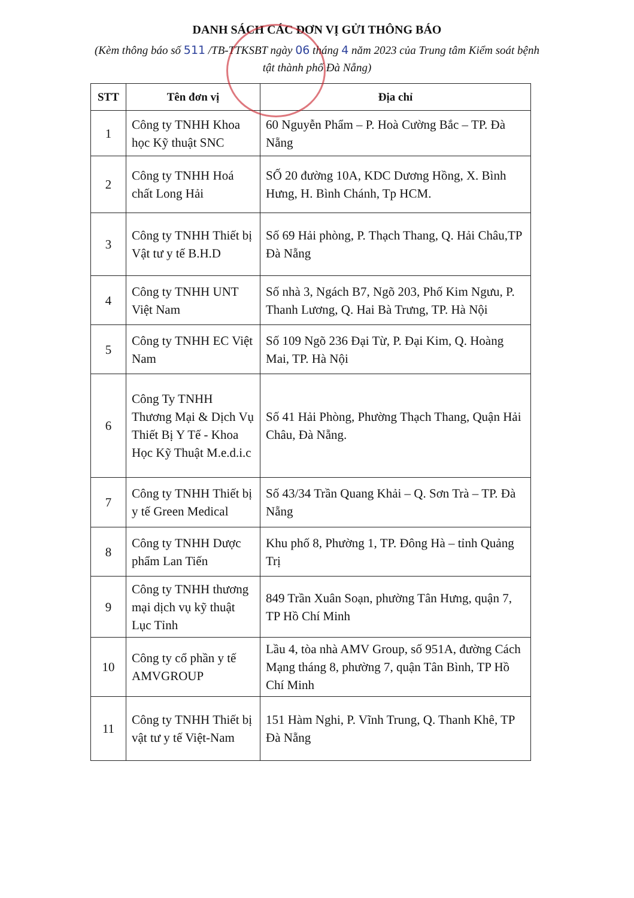DANH SÁCH CÁC ĐƠN VỊ GỬI THÔNG BÁO
(Kèm thông báo số 511 /TB-TTKSBT ngày 06 tháng 4 năm 2023 của Trung tâm Kiểm soát bệnh tật thành phố Đà Nẵng)
| STT | Tên đơn vị | Địa chỉ |
| --- | --- | --- |
| 1 | Công ty TNHH Khoa học Kỹ thuật SNC | 60 Nguyễn Phẩm – P. Hoà Cường Bắc – TP. Đà Nẵng |
| 2 | Công ty TNHH Hoá chất Long Hải | SỐ 20 đường 10A, KDC Dương Hồng, X. Bình Hưng, H. Bình Chánh, Tp HCM. |
| 3 | Công ty TNHH Thiết bị Vật tư y tế B.H.D | Số 69 Hải phòng, P. Thạch Thang, Q. Hải Châu,TP Đà Nẵng |
| 4 | Công ty TNHH UNT Việt Nam | Số nhà 3, Ngách B7, Ngõ 203, Phố Kim Ngưu, P. Thanh Lương, Q. Hai Bà Trưng, TP. Hà Nội |
| 5 | Công ty TNHH EC Việt Nam | Số 109 Ngõ 236 Đại Từ, P. Đại Kim, Q. Hoàng Mai, TP. Hà Nội |
| 6 | Công Ty TNHH Thương Mại & Dịch Vụ Thiết Bị Y Tế - Khoa Học Kỹ Thuật M.e.d.i.c | Số 41 Hải Phòng, Phường Thạch Thang, Quận Hải Châu, Đà Nẵng. |
| 7 | Công ty TNHH Thiết bị y tế Green Medical | Số 43/34 Trần Quang Khải – Q. Sơn Trà – TP. Đà Nẵng |
| 8 | Công ty TNHH Dược phẩm Lan Tiến | Khu phố 8, Phường 1, TP. Đông Hà – tỉnh Quảng Trị |
| 9 | Công ty TNHH thương mại dịch vụ kỹ thuật Lục Tỉnh | 849 Trần Xuân Soạn, phường Tân Hưng, quận 7, TP Hồ Chí Minh |
| 10 | Công ty cổ phần y tế AMVGROUP | Lầu 4, tòa nhà AMV Group, số 951A, đường Cách Mạng tháng 8, phường 7, quận Tân Bình, TP Hồ Chí Minh |
| 11 | Công ty TNHH Thiết bị vật tư y tế Việt-Nam | 151 Hàm Nghi, P. Vĩnh Trung, Q. Thanh Khê, TP Đà Nẵng |